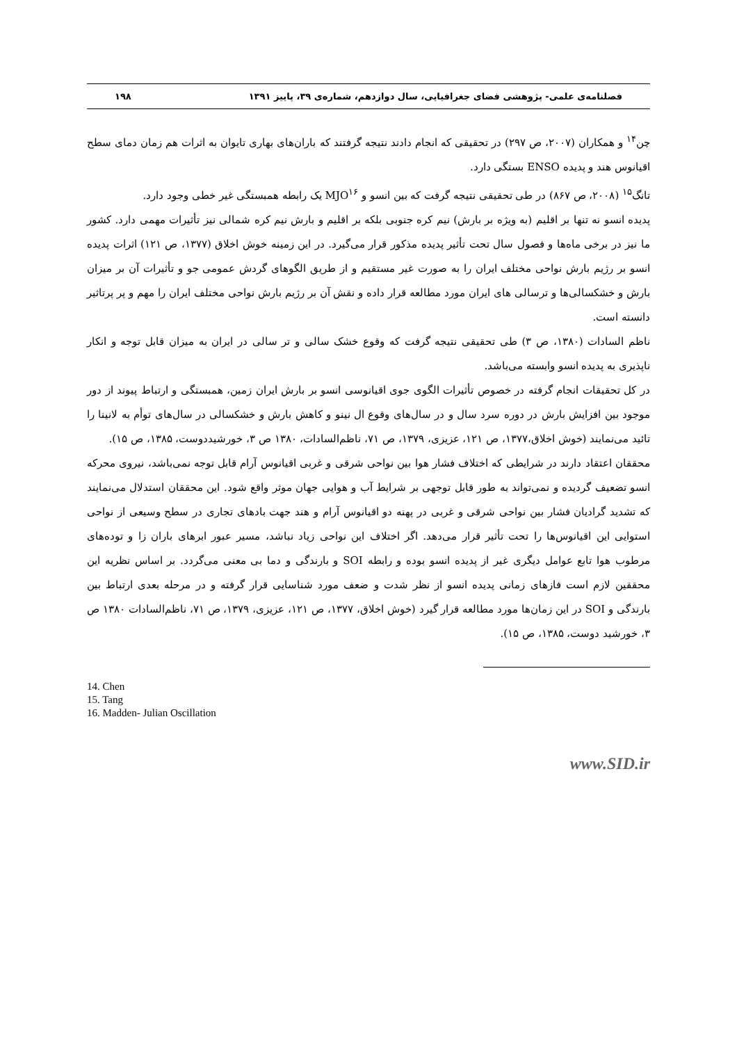فصلنامه‌ی علمی- پژوهشی فضای جغرافیایی، سال دوازدهم، شماره‌ی ۳۹، پاییز ۱۳۹۱ ۱۹۸
چن<sup>۱۴</sup> و همکاران (۲۰۰۷، ص ۲۹۷) در تحقیقی که انجام دادند نتیجه گرفتند که باران‌های بهاری تایوان به اثرات هم زمان دمای سطح اقیانوس هند و پدیده ENSO بستگی دارد.
تانگ<sup>۱۵</sup> (۲۰۰۸، ص ۸۶۷) در طی تحقیقی نتیجه گرفت که بین انسو و MJO<sup>۱۶</sup> یک رابطه همبستگی غیر خطی وجود دارد.
پدیده انسو نه تنها بر اقلیم (به ویژه بر بارش) نیم کره جنوبی بلکه بر اقلیم و بارش نیم کره شمالی نیز تأثیرات مهمی دارد. کشور ما نیز در برخی ماه‌ها و فصول سال تحت تأثیر پدیده مذکور قرار می‌گیرد. در این زمینه خوش اخلاق (۱۳۷۷، ص ۱۲۱) اثرات پدیده انسو بر رژیم بارش نواحی مختلف ایران را به صورت غیر مستقیم و از طریق الگوهای گردش عمومی جو و تأثیرات آن بر میزان بارش و خشکسالی‌ها و ترسالی های ایران مورد مطالعه قرار داده و نقش آن بر رژیم بارش نواحی مختلف ایران را مهم و پر پرتاثیر دانسته است.
ناظم السادات (۱۳۸۰، ص ۳) طی تحقیقی نتیجه گرفت که وقوع خشک سالی و تر سالی در ایران به میزان قابل توجه و انکار ناپذیری به پدیده انسو وابسته می‌باشد.
در کل تحقیقات انجام گرفته در خصوص تأثیرات الگوی جوی اقیانوسی انسو بر بارش ایران زمین، همبستگی و ارتباط پیوند از دور موجود بین افزایش بارش در دوره سرد سال و در سال‌های وقوع ال نینو و کاهش بارش و خشکسالی در سال‌های توأم به لانینا را تائید می‌نمایند (خوش اخلاق،۱۳۷۷، ص ۱۲۱، عزیزی، ۱۳۷۹، ص ۷۱، ناظم‌السادات، ۱۳۸۰ ص ۳، خورشیددوست، ۱۳۸۵، ص ۱۵).
محققان اعتقاد دارند در شرایطی که اختلاف فشار هوا بین نواحی شرقی و غربی اقیانوس آرام قابل توجه نمی‌باشد، نیروی محرکه انسو تضعیف گردیده و نمی‌تواند به طور قابل توجهی بر شرایط آب و هوایی جهان موثر واقع شود. این محققان استدلال می‌نمایند که تشدید گرادیان فشار بین نواحی شرقی و غربی در پهنه دو اقیانوس آرام و هند جهت بادهای تجاری در سطح وسیعی از نواحی استوایی این اقیانوس‌ها را تحت تأثیر قرار می‌دهد. اگر اختلاف این نواحی زیاد نباشد، مسیر عبور ابرهای باران زا و توده‌های مرطوب هوا تابع عوامل دیگری غیر از پدیده انسو بوده و رابطه SOI و بارندگی و دما بی معنی می‌گردد. بر اساس نظریه این محققین لازم است فازهای زمانی پدیده انسو از نظر شدت و ضعف مورد شناسایی قرار گرفته و در مرحله بعدی ارتباط بین بارندگی و SOI در این زمان‌ها مورد مطالعه قرار گیرد (خوش اخلاق، ۱۳۷۷، ص ۱۲۱، عزیزی، ۱۳۷۹، ص ۷۱، ناظم‌السادات ۱۳۸۰ ص ۳، خورشید دوست، ۱۳۸۵، ص ۱۵).
14. Chen
15. Tang
16. Madden- Julian Oscillation
www.SID.ir